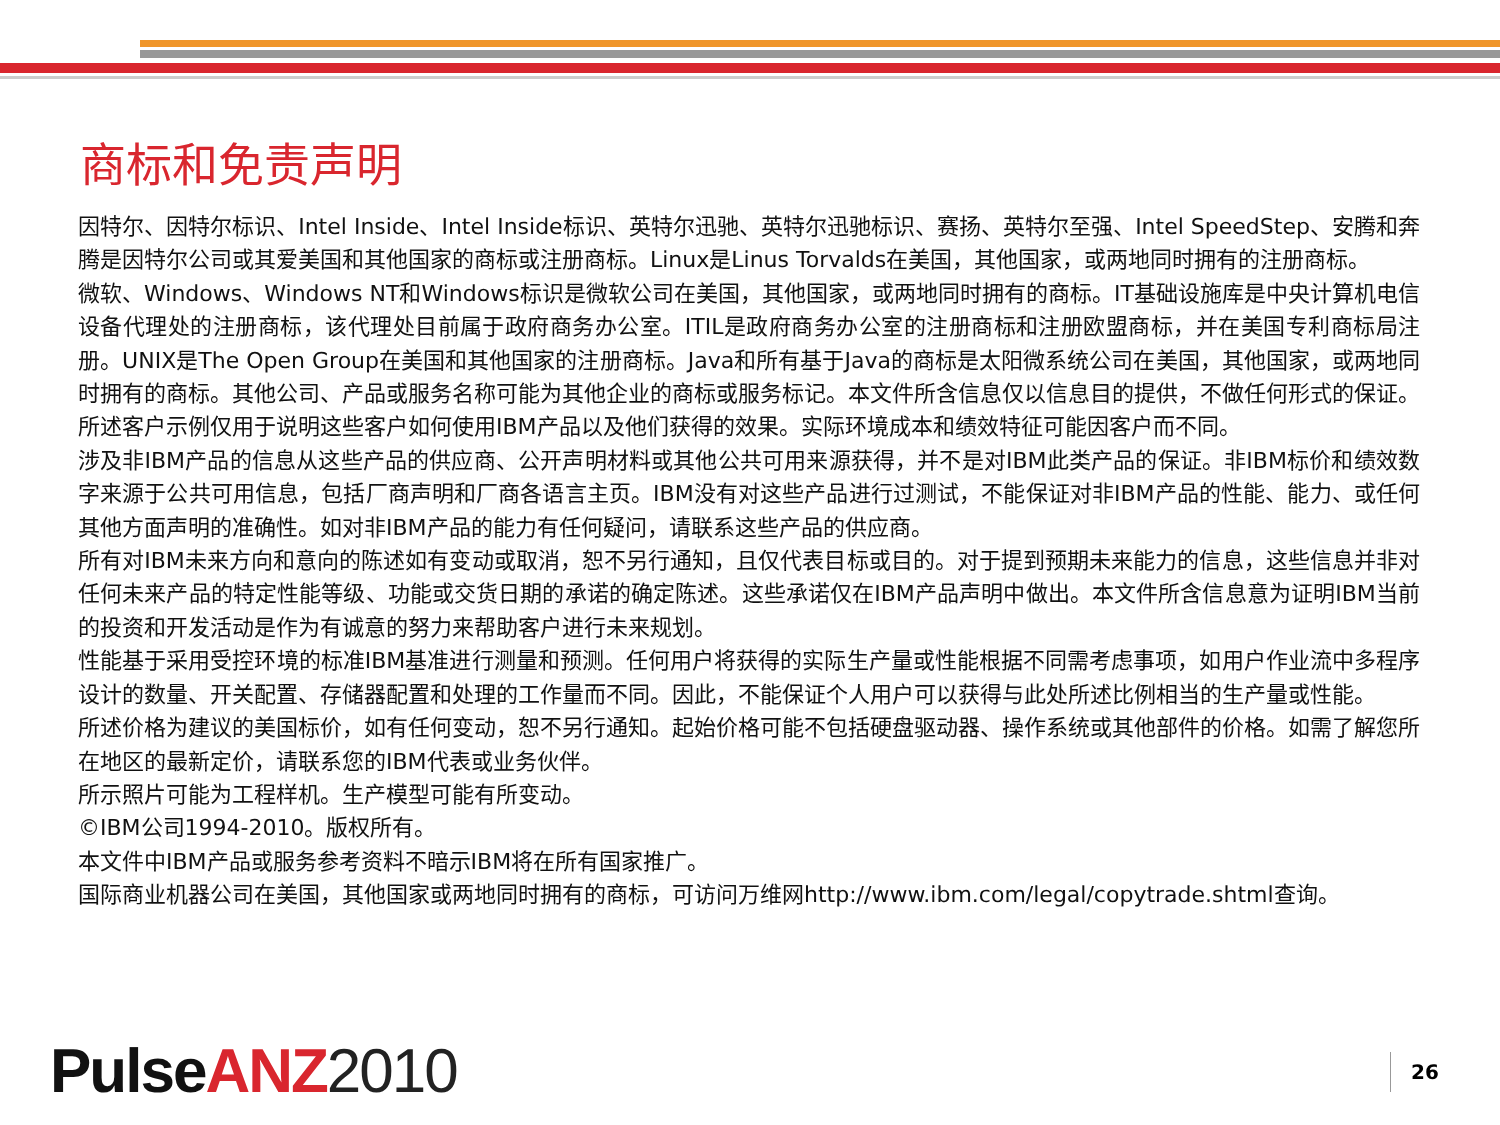商标和免责声明
因特尔、因特尔标识、Intel Inside、Intel Inside标识、英特尔迅驰、英特尔迅驰标识、赛扬、英特尔至强、Intel SpeedStep、安腾和奔腾是因特尔公司或其爱美国和其他国家的商标或注册商标。Linux是Linus Torvalds在美国，其他国家，或两地同时拥有的注册商标。
微软、Windows、Windows NT和Windows标识是微软公司在美国，其他国家，或两地同时拥有的商标。IT基础设施库是中央计算机电信设备代理处的注册商标，该代理处目前属于政府商务办公室。ITIL是政府商务办公室的注册商标和注册欧盟商标，并在美国专利商标局注册。UNIX是The Open Group在美国和其他国家的注册商标。Java和所有基于Java的商标是太阳微系统公司在美国，其他国家，或两地同时拥有的商标。其他公司、产品或服务名称可能为其他企业的商标或服务标记。本文件所含信息仅以信息目的提供，不做任何形式的保证。
所述客户示例仅用于说明这些客户如何使用IBM产品以及他们获得的效果。实际环境成本和绩效特征可能因客户而不同。
涉及非IBM产品的信息从这些产品的供应商、公开声明材料或其他公共可用来源获得，并不是对IBM此类产品的保证。非IBM标价和绩效数字来源于公共可用信息，包括厂商声明和厂商各语言主页。IBM没有对这些产品进行过测试，不能保证对非IBM产品的性能、能力、或任何其他方面声明的准确性。如对非IBM产品的能力有任何疑问，请联系这些产品的供应商。
所有对IBM未来方向和意向的陈述如有变动或取消，恕不另行通知，且仅代表目标或目的。对于提到预期未来能力的信息，这些信息并非对任何未来产品的特定性能等级、功能或交货日期的承诺的确定陈述。这些承诺仅在IBM产品声明中做出。本文件所含信息意为证明IBM当前的投资和开发活动是作为有诚意的努力来帮助客户进行未来规划。
性能基于采用受控环境的标准IBM基准进行测量和预测。任何用户将获得的实际生产量或性能根据不同需考虑事项，如用户作业流中多程序设计的数量、开关配置、存储器配置和处理的工作量而不同。因此，不能保证个人用户可以获得与此处所述比例相当的生产量或性能。
所述价格为建议的美国标价，如有任何变动，恕不另行通知。起始价格可能不包括硬盘驱动器、操作系统或其他部件的价格。如需了解您所在地区的最新定价，请联系您的IBM代表或业务伙伴。
所示照片可能为工程样机。生产模型可能有所变动。
©IBM公司1994-2010。版权所有。
本文件中IBM产品或服务参考资料不暗示IBM将在所有国家推广。
国际商业机器公司在美国，其他国家或两地同时拥有的商标，可访问万维网http://www.ibm.com/legal/copytrade.shtml查询。
Pulse ANZ 2010 26